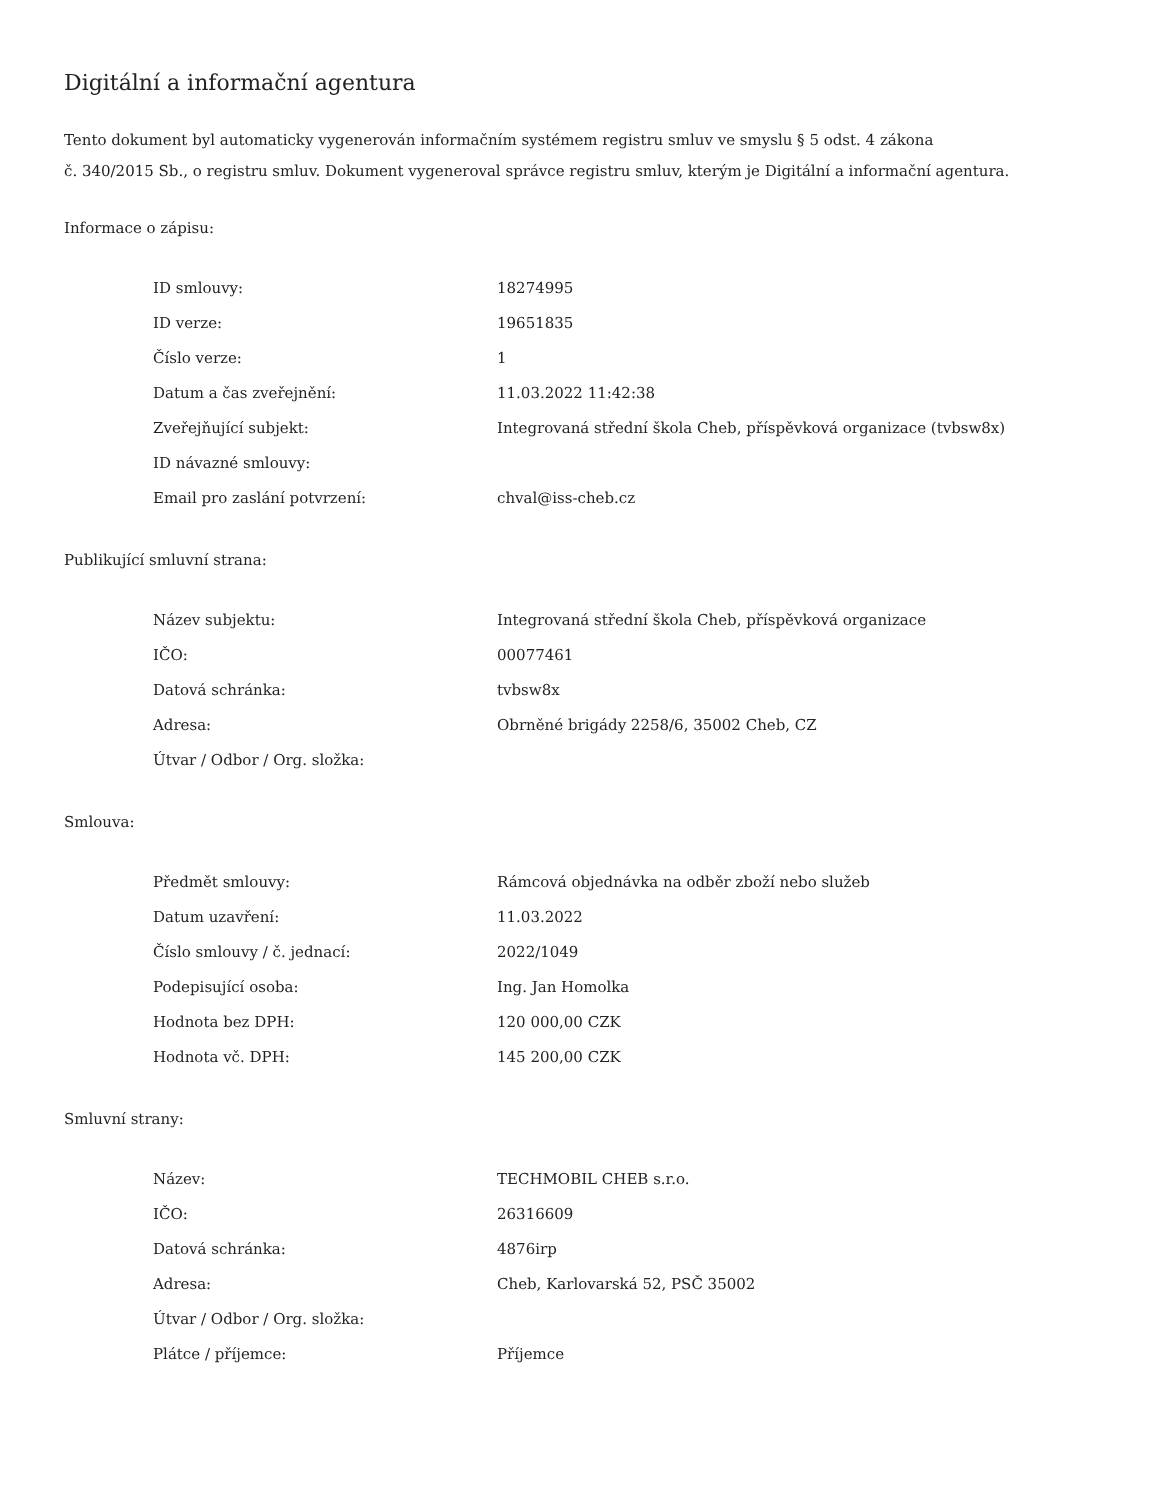Digitální a informační agentura
Tento dokument byl automaticky vygenerován informačním systémem registru smluv ve smyslu § 5 odst. 4 zákona
č. 340/2015 Sb., o registru smluv. Dokument vygeneroval správce registru smluv, kterým je Digitální a informační agentura.
Informace o zápisu:
| ID smlouvy: | 18274995 |
| ID verze: | 19651835 |
| Číslo verze: | 1 |
| Datum a čas zveřejnění: | 11.03.2022 11:42:38 |
| Zveřejňující subjekt: | Integrovaná střední škola Cheb, příspěvková organizace (tvbsw8x) |
| ID návazné smlouvy: | |
| Email pro zaslání potvrzení: | chval@iss-cheb.cz |
Publikující smluvní strana:
| Název subjektu: | Integrovaná střední škola Cheb, příspěvková organizace |
| IČO: | 00077461 |
| Datová schránka: | tvbsw8x |
| Adresa: | Obrněné brigády 2258/6, 35002 Cheb, CZ |
| Útvar / Odbor / Org. složka: | |
Smlouva:
| Předmět smlouvy: | Rámcová objednávka na odběr zboží nebo služeb |
| Datum uzavření: | 11.03.2022 |
| Číslo smlouvy / č. jednací: | 2022/1049 |
| Podepisující osoba: | Ing. Jan Homolka |
| Hodnota bez DPH: | 120 000,00 CZK |
| Hodnota vč. DPH: | 145 200,00 CZK |
Smluvní strany:
| Název: | TECHMOBIL CHEB s.r.o. |
| IČO: | 26316609 |
| Datová schránka: | 4876irp |
| Adresa: | Cheb, Karlovarská 52, PSČ 35002 |
| Útvar / Odbor / Org. složka: | |
| Plátce / příjemce: | Příjemce |